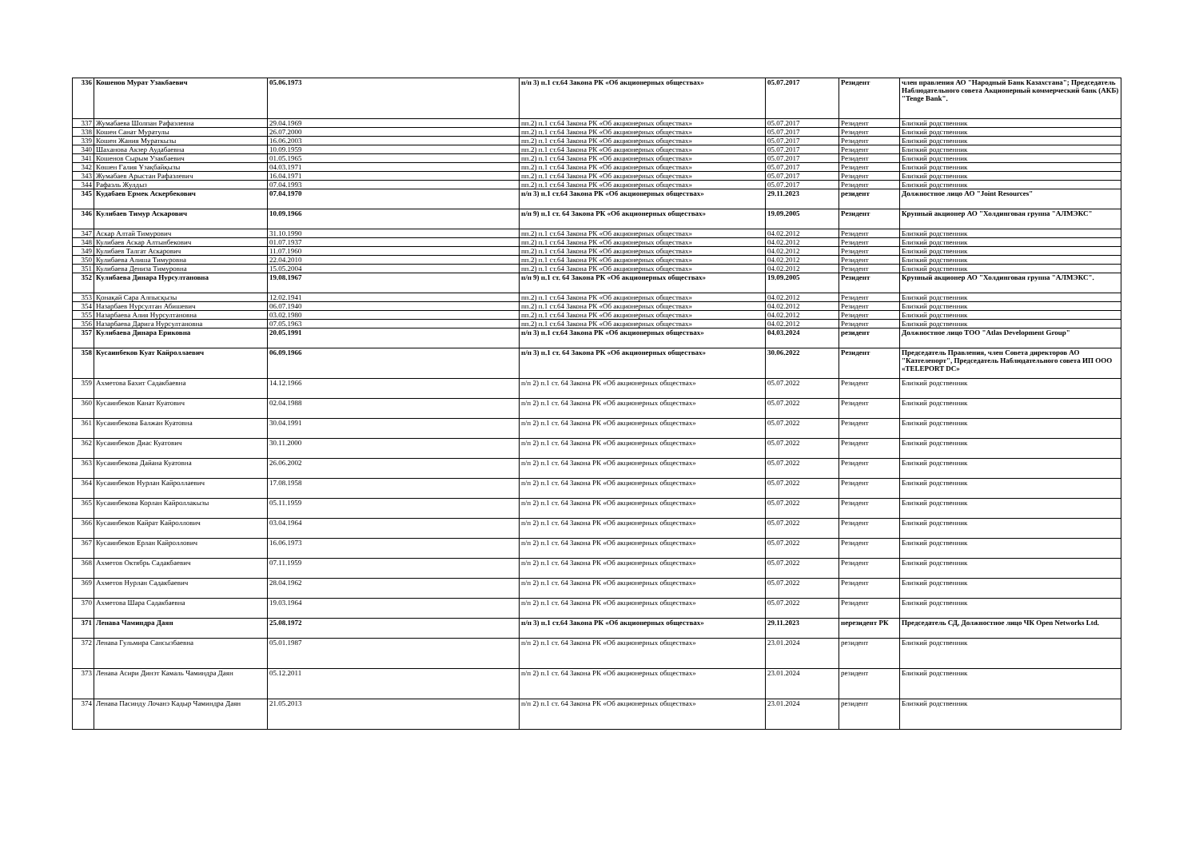| 336 | Кошенов Мурат Узакбаевич | 05.06.1973 | п/п 3) п.1 ст.64 Закона РК «Об акционерных обществах» | 05.07.2017 | Резидент | член правления АО "Народный Банк Казахстана"; Председатель Наблюдательного совета Акционерный коммерческий банк (АКБ) "Tenge Bank". |
| 337 | Жумабаева Шолпан Рафаэлевна | 29.04.1969 | пп.2) п.1 ст.64 Закона РК «Об акционерных обществах» | 05.07.2017 | Резидент | Близкий родственник |
| 338 | Кошен Санат Муратулы | 26.07.2000 | пп.2) п.1 ст.64 Закона РК «Об акционерных обществах» | 05.07.2017 | Резидент | Близкий родственник |
| 339 | Кошен Жания Мураткызы | 16.06.2003 | пп.2) п.1 ст.64 Закона РК «Об акционерных обществах» | 05.07.2017 | Резидент | Близкий родственник |
| 340 | Шаханова Акзер Аудабаевна | 10.09.1959 | пп.2) п.1 ст.64 Закона РК «Об акционерных обществах» | 05.07.2017 | Резидент | Близкий родственник |
| 341 | Кошенов Сырым Узакбаевич | 01.05.1965 | пп.2) п.1 ст.64 Закона РК «Об акционерных обществах» | 05.07.2017 | Резидент | Близкий родственник |
| 342 | Көшен Ғалия Ұзақбайқызы | 04.03.1971 | пп.2) п.1 ст.64 Закона РК «Об акционерных обществах» | 05.07.2017 | Резидент | Близкий родственник |
| 343 | Жумабаев Арыстан Рафаэлевич | 16.04.1971 | пп.2) п.1 ст.64 Закона РК «Об акционерных обществах» | 05.07.2017 | Резидент | Близкий родственник |
| 344 | Рафаэль Жулдыз | 07.04.1993 | пп.2) п.1 ст.64 Закона РК «Об акционерных обществах» | 05.07.2017 | Резидент | Близкий родственник |
| 345 | Кудабаев Ермек Аскербекович | 07.04.1970 | п/п 3) п.1 ст.64 Закона РК «Об акционерных обществах» | 29.11.2023 | резидент | Должностное лицо АО "Joint Resources" |
| 346 | Кулибаев Тимур Аскарович | 10.09.1966 | п/п 9) п.1 ст. 64 Закона РК «Об акционерных обществах» | 19.09.2005 | Резидент | Крупный акционер АО "Холдинговая группа "АЛМЭКС" |
| 347 | Аскар Алтай Тимурович | 31.10.1990 | пп.2) п.1 ст.64 Закона РК «Об акционерных обществах» | 04.02.2012 | Резидент | Близкий родственник |
| 348 | Кулибаев Аскар Алтынбекович | 01.07.1937 | пп.2) п.1 ст.64 Закона РК «Об акционерных обществах» | 04.02.2012 | Резидент | Близкий родственник |
| 349 | Кулибаев Талгат Аскарович | 11.07.1960 | пп.2) п.1 ст.64 Закона РК «Об акционерных обществах» | 04.02.2012 | Резидент | Близкий родственник |
| 350 | Кулибаева Алиша Тимуровна | 22.04.2010 | пп.2) п.1 ст.64 Закона РК «Об акционерных обществах» | 04.02.2012 | Резидент | Близкий родственник |
| 351 | Кулибаева Дениза Тимуровна | 15.05.2004 | пп.2) п.1 ст.64 Закона РК «Об акционерных обществах» | 04.02.2012 | Резидент | Близкий родственник |
| 352 | Кулибаева Динара Нурсултановна | 19.08.1967 | п/п 9) п.1 ст. 64 Закона РК «Об акционерных обществах» | 19.09.2005 | Резидент | Крупный акционер АО "Холдинговая группа "АЛМЭКС". |
| 353 | Қонақай Сара Алпысқызы | 12.02.1941 | пп.2) п.1 ст.64 Закона РК «Об акционерных обществах» | 04.02.2012 | Резидент | Близкий родственник |
| 354 | Назарбаев Нурсултан Абишевич | 06.07.1940 | пп.2) п.1 ст.64 Закона РК «Об акционерных обществах» | 04.02.2012 | Резидент | Близкий родственник |
| 355 | Назарбаева Алия Нурсултановна | 03.02.1980 | пп.2) п.1 ст.64 Закона РК «Об акционерных обществах» | 04.02.2012 | Резидент | Близкий родственник |
| 356 | Назарбаева Дарига Нурсултановна | 07.05.1963 | пп.2) п.1 ст.64 Закона РК «Об акционерных обществах» | 04.02.2012 | Резидент | Близкий родственник |
| 357 | Кулибаева Динара Ериковна | 20.05.1991 | п/п 3) п.1 ст.64 Закона РК «Об акционерных обществах» | 04.03.2024 | резидент | Должностное лицо ТОО "Atlas Development Group" |
| 358 | Кусаинбеков Куат Кайроллаевич | 06.09.1966 | п/п 3) п.1 ст. 64 Закона РК «Об акционерных обществах» | 30.06.2022 | Резидент | Председатель Правления, член Совета директоров АО "Казтелепорт", Председатель Наблюдательного совета ИП ООО «TELEPORT DC» |
| 359 | Ахметова Бахит Садакбаевна | 14.12.1966 | п/п 2) п.1 ст. 64 Закона РК «Об акционерных обществах» | 05.07.2022 | Резидент | Близкий родственник |
| 360 | Кусаинбеков Канат Куатович | 02.04.1988 | п/п 2) п.1 ст. 64 Закона РК «Об акционерных обществах» | 05.07.2022 | Резидент | Близкий родственник |
| 361 | Кусаинбекова Балжан Куатовна | 30.04.1991 | п/п 2) п.1 ст. 64 Закона РК «Об акционерных обществах» | 05.07.2022 | Резидент | Близкий родственник |
| 362 | Кусаинбеков Диас Куатович | 30.11.2000 | п/п 2) п.1 ст. 64 Закона РК «Об акционерных обществах» | 05.07.2022 | Резидент | Близкий родственник |
| 363 | Кусаинбекова Дайана Куатовна | 26.06.2002 | п/п 2) п.1 ст. 64 Закона РК «Об акционерных обществах» | 05.07.2022 | Резидент | Близкий родственник |
| 364 | Кусаинбеков Нурлан Кайроллаевич | 17.08.1958 | п/п 2) п.1 ст. 64 Закона РК «Об акционерных обществах» | 05.07.2022 | Резидент | Близкий родственник |
| 365 | Кусаинбекова Корлан Кайроллакызы | 05.11.1959 | п/п 2) п.1 ст. 64 Закона РК «Об акционерных обществах» | 05.07.2022 | Резидент | Близкий родственник |
| 366 | Кусаинбеков Кайрат Кайроллович | 03.04.1964 | п/п 2) п.1 ст. 64 Закона РК «Об акционерных обществах» | 05.07.2022 | Резидент | Близкий родственник |
| 367 | Кусаинбеков Ерлан Кайроллович | 16.06.1973 | п/п 2) п.1 ст. 64 Закона РК «Об акционерных обществах» | 05.07.2022 | Резидент | Близкий родственник |
| 368 | Ахметов Октябрь Садакбаевич | 07.11.1959 | п/п 2) п.1 ст. 64 Закона РК «Об акционерных обществах» | 05.07.2022 | Резидент | Близкий родственник |
| 369 | Ахметов Нурлан Садакбаевич | 28.04.1962 | п/п 2) п.1 ст. 64 Закона РК «Об акционерных обществах» | 05.07.2022 | Резидент | Близкий родственник |
| 370 | Ахметова Шара Садакбаевна | 19.03.1964 | п/п 2) п.1 ст. 64 Закона РК «Об акционерных обществах» | 05.07.2022 | Резидент | Близкий родственник |
| 371 | Ленава Чаминдра Даян | 25.08.1972 | п/п 3) п.1 ст.64 Закона РК «Об акционерных обществах» | 29.11.2023 | нерезидент РК | Председатель СД, Должностное лицо ЧК Open Networks Ltd. |
| 372 | Ленава Гульмира Сансызбаевна | 05.01.1987 | п/п 2) п.1 ст. 64 Закона РК «Об акционерных обществах» | 23.01.2024 | резидент | Близкий родственник |
| 373 | Ленава Асири Динэт Камаль Чаминдра Даян | 05.12.2011 | п/п 2) п.1 ст. 64 Закона РК «Об акционерных обществах» | 23.01.2024 | резидент | Близкий родственник |
| 374 | Ленава Пасинду Лочанэ Кадыр Чаминдра Даян | 21.05.2013 | п/п 2) п.1 ст. 64 Закона РК «Об акционерных обществах» | 23.01.2024 | резидент | Близкий родственник |